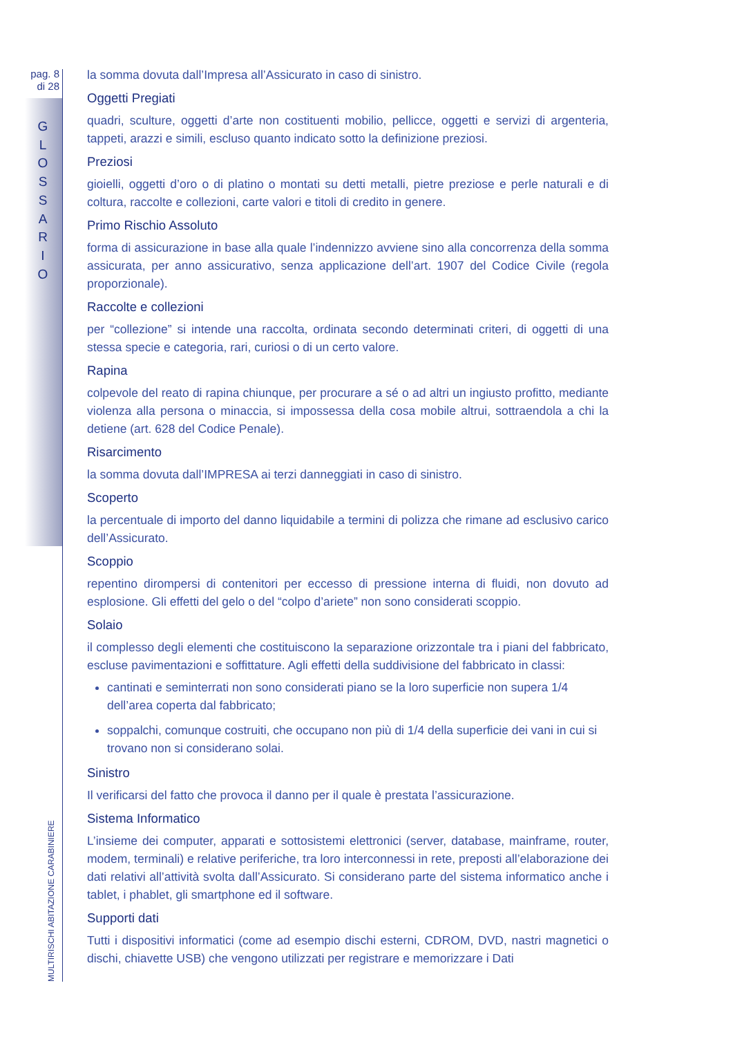pag. 8
di 28
G
L
O
S
S
A
R
I
O
MULTIRISCHI ABITAZIONE CARABINIERE
la somma dovuta dall’Impresa all’Assicurato in caso di sinistro.
Oggetti Pregiati
quadri, sculture, oggetti d’arte non costituenti mobilio, pellicce, oggetti e servizi di argenteria, tappeti, arazzi e simili, escluso quanto indicato sotto la definizione preziosi.
Preziosi
gioielli, oggetti d’oro o di platino o montati su detti metalli, pietre preziose e perle naturali e di coltura, raccolte e collezioni, carte valori e titoli di credito in genere.
Primo Rischio Assoluto
forma di assicurazione in base alla quale l’indennizzo avviene sino alla concorrenza della somma assicurata, per anno assicurativo, senza applicazione dell’art. 1907 del Codice Civile (regola proporzionale).
Raccolte e collezioni
per “collezione” si intende una raccolta, ordinata secondo determinati criteri, di oggetti di una stessa specie e categoria, rari, curiosi o di un certo valore.
Rapina
colpevole del reato di rapina chiunque, per procurare a sé o ad altri un ingiusto profitto, mediante violenza alla persona o minaccia, si impossessa della cosa mobile altrui, sottraendola a chi la detiene (art. 628 del Codice Penale).
Risarcimento
la somma dovuta dall’IMPRESA ai terzi danneggiati in caso di sinistro.
Scoperto
la percentuale di importo del danno liquidabile a termini di polizza che rimane ad esclusivo carico dell’Assicurato.
Scoppio
repentino dirompersi di contenitori per eccesso di pressione interna di fluidi, non dovuto ad esplosione. Gli effetti del gelo o del “colpo d’ariete” non sono considerati scoppio.
Solaio
il complesso degli elementi che costituiscono la separazione orizzontale tra i piani del fabbricato, escluse pavimentazioni e soffittature. Agli effetti della suddivisione del fabbricato in classi:
cantinati e seminterrati non sono considerati piano se la loro superficie non supera 1/4 dell’area coperta dal fabbricato;
soppalchi, comunque costruiti, che occupano non più di 1/4 della superficie dei vani in cui si trovano non si considerano solai.
Sinistro
Il verificarsi del fatto che provoca il danno per il quale è prestata l’assicurazione.
Sistema Informatico
L’insieme dei computer, apparati e sottosistemi elettronici (server, database, mainframe, router, modem, terminali) e relative periferiche, tra loro interconnessi in rete, preposti all’elaborazione dei dati relativi all’attività svolta dall’Assicurato. Si considerano parte del sistema informatico anche i tablet, i phablet, gli smartphone ed il software.
Supporti dati
Tutti i dispositivi informatici (come ad esempio dischi esterni, CDROM, DVD, nastri magnetici o dischi, chiavette USB) che vengono utilizzati per registrare e memorizzare i Dati